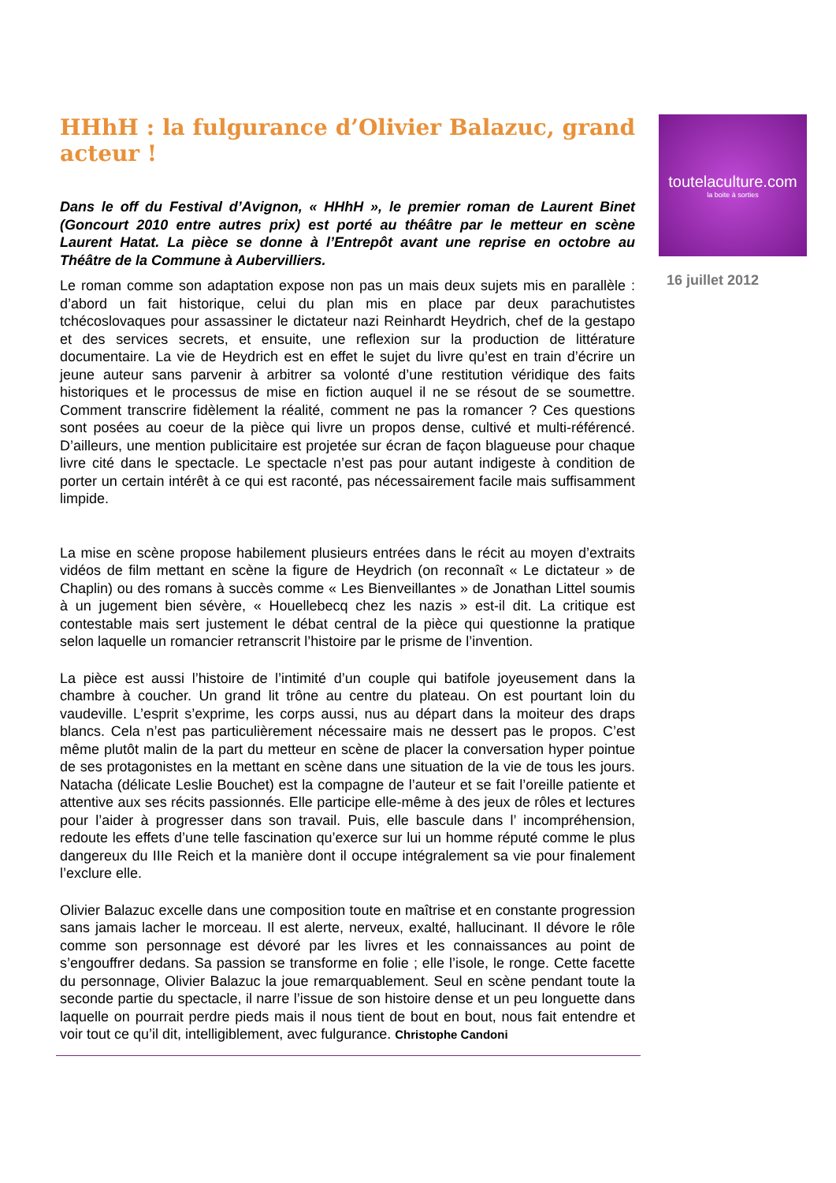HHhH : la fulgurance d’Olivier Balazuc, grand acteur !
Dans le off du Festival d’Avignon, « HHhH », le premier roman de Laurent Binet (Goncourt 2010 entre autres prix) est porté au théâtre par le metteur en scène Laurent Hatat. La pièce se donne à l’Entrepôt avant une reprise en octobre au Théâtre de la Commune à Aubervilliers.
Le roman comme son adaptation expose non pas un mais deux sujets mis en parallèle : d’abord un fait historique, celui du plan mis en place par deux parachutistes tchécoslovaques pour assassiner le dictateur nazi Reinhardt Heydrich, chef de la gestapo et des services secrets, et ensuite, une reflexion sur la production de littérature documentaire. La vie de Heydrich est en effet le sujet du livre qu’est en train d’écrire un jeune auteur sans parvenir à arbitrer sa volonté d’une restitution véridique des faits historiques et le processus de mise en fiction auquel il ne se résout de se soumettre. Comment transcrire fidèlement la réalité, comment ne pas la romancer ? Ces questions sont posées au coeur de la pièce qui livre un propos dense, cultivé et multi-référencé. D’ailleurs, une mention publicitaire est projetée sur écran de façon blagueuse pour chaque livre cité dans le spectacle. Le spectacle n’est pas pour autant indigeste à condition de porter un certain intérêt à ce qui est raconté, pas nécessairement facile mais suffisamment limpide.
La mise en scène propose habilement plusieurs entrées dans le récit au moyen d’extraits vidéos de film mettant en scène la figure de Heydrich (on reconnaît « Le dictateur » de Chaplin) ou des romans à succès comme « Les Bienveillantes » de Jonathan Littel soumis à un jugement bien sévère, « Houellebecq chez les nazis » est-il dit. La critique est contestable mais sert justement le débat central de la pièce qui questionne la pratique selon laquelle un romancier retranscrit l’histoire par le prisme de l’invention.
La pièce est aussi l’histoire de l’intimité d’un couple qui batifole joyeusement dans la chambre à coucher. Un grand lit trône au centre du plateau. On est pourtant loin du vaudeville. L’esprit s’exprime, les corps aussi, nus au départ dans la moiteur des draps blancs. Cela n’est pas particulièrement nécessaire mais ne dessert pas le propos. C’est même plutôt malin de la part du metteur en scène de placer la conversation hyper pointue de ses protagonistes en la mettant en scène dans une situation de la vie de tous les jours. Natacha (délicate Leslie Bouchet) est la compagne de l’auteur et se fait l’oreille patiente et attentive aux ses récits passionnés. Elle participe elle-même à des jeux de rôles et lectures pour l’aider à progresser dans son travail. Puis, elle bascule dans l’ incompréhension, redoute les effets d’une telle fascination qu’exerce sur lui un homme réputé comme le plus dangereux du IIIe Reich et la manière dont il occupe intégralement sa vie pour finalement l’exclure elle.
Olivier Balazuc excelle dans une composition toute en maîtrise et en constante progression sans jamais lacher le morceau. Il est alerte, nerveux, exalté, hallucinant. Il dévore le rôle comme son personnage est dévoré par les livres et les connaissances au point de s’engouffrer dedans. Sa passion se transforme en folie ; elle l’isole, le ronge. Cette facette du personnage, Olivier Balazuc la joue remarquablement. Seul en scène pendant toute la seconde partie du spectacle, il narre l’issue de son histoire dense et un peu longuette dans laquelle on pourrait perdre pieds mais il nous tient de bout en bout, nous fait entendre et voir tout ce qu’il dit, intelligiblement, avec fulgurance. Christophe Candoni
toutelaculture.com
la boite à sorties
16 juillet 2012